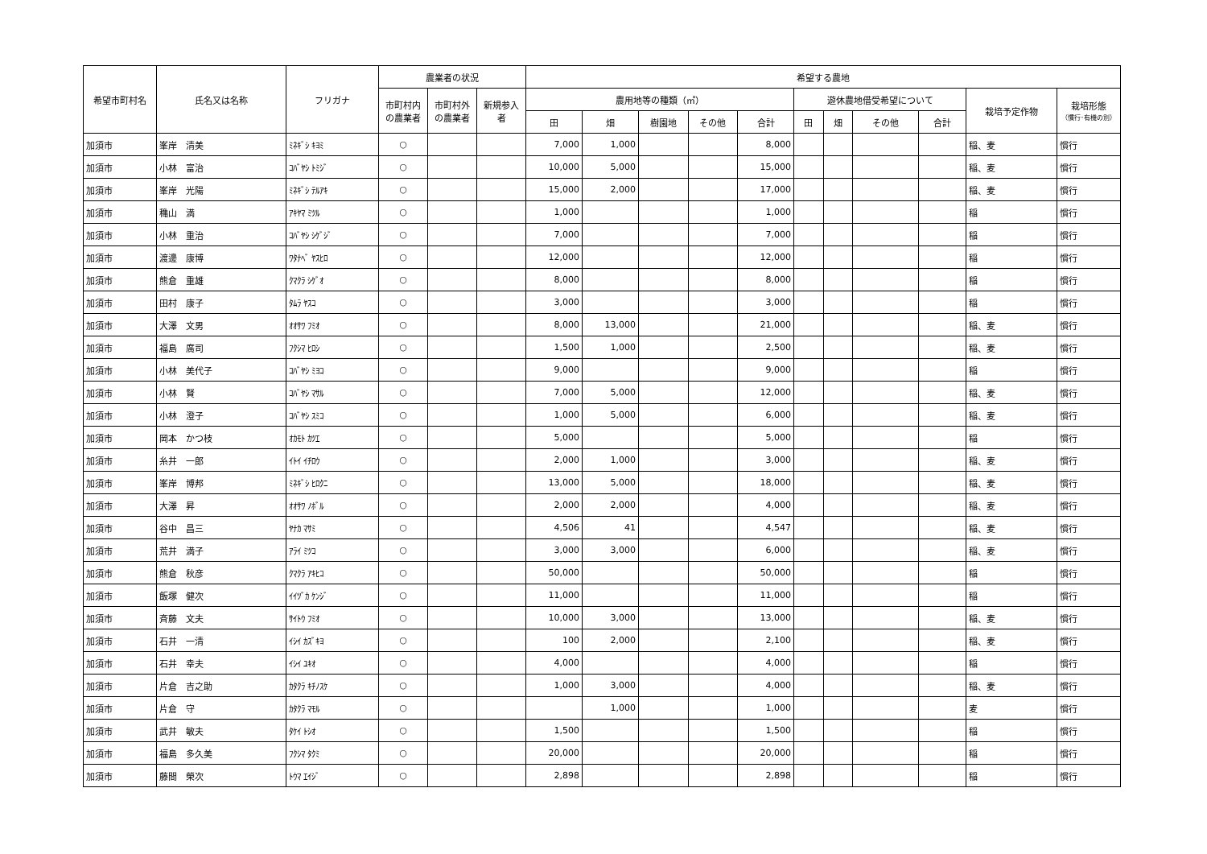| 希望市町村名 | 氏名又は名称 | フリガナ | 農業者の状況 | | | 希望する農地 | | | | | | | | | | |
| --- | --- | --- | --- | --- | --- | --- | --- | --- | --- | --- | --- | --- | --- | --- | --- | --- |
| | | | 市町村内の農業者 | 市町村外の農業者 | 新規参入者 | 農用地等の種類（㎡） | | | | | 遊休農地借受希望について | | | | 栽培予定作物 | 栽培形態 （慣行･有機の別） |
| | | | | | | 田 | 畑 | 樹園地 | その他 | 合計 | 田 | 畑 | その他 | 合計 | | |
| 加須市 | 峯岸 清美 | ﾐﾈｷﾞｼ ｷﾖﾐ | ○ | | | 7,000 | 1,000 | | | 8,000 | | | | | 稲、麦 | 慣行 |
| 加須市 | 小林 富治 | ｺﾊﾞﾔｼ ﾄﾐｼﾞ | ○ | | | 10,000 | 5,000 | | | 15,000 | | | | | 稲、麦 | 慣行 |
| 加須市 | 峯岸 光陽 | ﾐﾈｷﾞｼ ﾃﾙｱｷ | ○ | | | 15,000 | 2,000 | | | 17,000 | | | | | 稲、麦 | 慣行 |
| 加須市 | 穐山 満 | ｱｷﾔﾏ ﾐﾂﾙ | ○ | | | 1,000 | | | | 1,000 | | | | | 稲 | 慣行 |
| 加須市 | 小林 重治 | ｺﾊﾞﾔｼ ｼｹﾞｼﾞ | ○ | | | 7,000 | | | | 7,000 | | | | | 稲 | 慣行 |
| 加須市 | 渡邊 康博 | ﾜﾀﾅﾍﾞ ﾔｽﾋﾛ | ○ | | | 12,000 | | | | 12,000 | | | | | 稲 | 慣行 |
| 加須市 | 熊倉 重雄 | ｸﾏｸﾗ ｼｹﾞｵ | ○ | | | 8,000 | | | | 8,000 | | | | | 稲 | 慣行 |
| 加須市 | 田村 康子 | ﾀﾑﾗ ﾔｽｺ | ○ | | | 3,000 | | | | 3,000 | | | | | 稲 | 慣行 |
| 加須市 | 大澤 文男 | ｵｵｻﾜ ﾌﾐｵ | ○ | | | 8,000 | 13,000 | | | 21,000 | | | | | 稲、麦 | 慣行 |
| 加須市 | 福島 廣司 | ﾌｸｼﾏ ﾋﾛｼ | ○ | | | 1,500 | 1,000 | | | 2,500 | | | | | 稲、麦 | 慣行 |
| 加須市 | 小林 美代子 | ｺﾊﾞﾔｼ ﾐﾖｺ | ○ | | | 9,000 | | | | 9,000 | | | | | 稲 | 慣行 |
| 加須市 | 小林 賢 | ｺﾊﾞﾔｼ ﾏｻﾙ | ○ | | | 7,000 | 5,000 | | | 12,000 | | | | | 稲、麦 | 慣行 |
| 加須市 | 小林 澄子 | ｺﾊﾞﾔｼ ｽﾐｺ | ○ | | | 1,000 | 5,000 | | | 6,000 | | | | | 稲、麦 | 慣行 |
| 加須市 | 岡本 かつ枝 | ｵｶﾓﾄ ｶﾂｴ | ○ | | | 5,000 | | | | 5,000 | | | | | 稲 | 慣行 |
| 加須市 | 糸井 一郎 | ｲﾄｲ ｲﾁﾛｳ | ○ | | | 2,000 | 1,000 | | | 3,000 | | | | | 稲、麦 | 慣行 |
| 加須市 | 峯岸 博邦 | ﾐﾈｷﾞｼ ﾋﾛｸﾆ | ○ | | | 13,000 | 5,000 | | | 18,000 | | | | | 稲、麦 | 慣行 |
| 加須市 | 大澤 昇 | ｵｵｻﾜ ﾉﾎﾞﾙ | ○ | | | 2,000 | 2,000 | | | 4,000 | | | | | 稲、麦 | 慣行 |
| 加須市 | 谷中 昌三 | ﾔﾅｶ ﾏｻﾐ | ○ | | | 4,506 | 41 | | | 4,547 | | | | | 稲、麦 | 慣行 |
| 加須市 | 荒井 満子 | ｱﾗｲ ﾐﾂｺ | ○ | | | 3,000 | 3,000 | | | 6,000 | | | | | 稲、麦 | 慣行 |
| 加須市 | 熊倉 秋彦 | ｸﾏｸﾗ ｱｷﾋｺ | ○ | | | 50,000 | | | | 50,000 | | | | | 稲 | 慣行 |
| 加須市 | 飯塚 健次 | ｲｲﾂﾞｶ ｹﾝｼﾞ | ○ | | | 11,000 | | | | 11,000 | | | | | 稲 | 慣行 |
| 加須市 | 斉藤 文夫 | ｻｲﾄｳ ﾌﾐｵ | ○ | | | 10,000 | 3,000 | | | 13,000 | | | | | 稲、麦 | 慣行 |
| 加須市 | 石井 一清 | ｲｼｲ ｶｽﾞｷﾖ | ○ | | | 100 | 2,000 | | | 2,100 | | | | | 稲、麦 | 慣行 |
| 加須市 | 石井 幸夫 | ｲｼｲ ﾕｷｵ | ○ | | | 4,000 | | | | 4,000 | | | | | 稲 | 慣行 |
| 加須市 | 片倉 吉之助 | ｶﾀｸﾗ ｷﾁﾉｽｹ | ○ | | | 1,000 | 3,000 | | | 4,000 | | | | | 稲、麦 | 慣行 |
| 加須市 | 片倉 守 | ｶﾀｸﾗ ﾏﾓﾙ | ○ | | | | 1,000 | | | 1,000 | | | | | 麦 | 慣行 |
| 加須市 | 武井 敏夫 | ﾀｹｲ ﾄｼｵ | ○ | | | 1,500 | | | | 1,500 | | | | | 稲 | 慣行 |
| 加須市 | 福島 多久美 | ﾌｸｼﾏ ﾀｸﾐ | ○ | | | 20,000 | | | | 20,000 | | | | | 稲 | 慣行 |
| 加須市 | 藤間 榮次 | ﾄｳﾏ ｴｲｼﾞ | ○ | | | 2,898 | | | | 2,898 | | | | | 稲 | 慣行 |